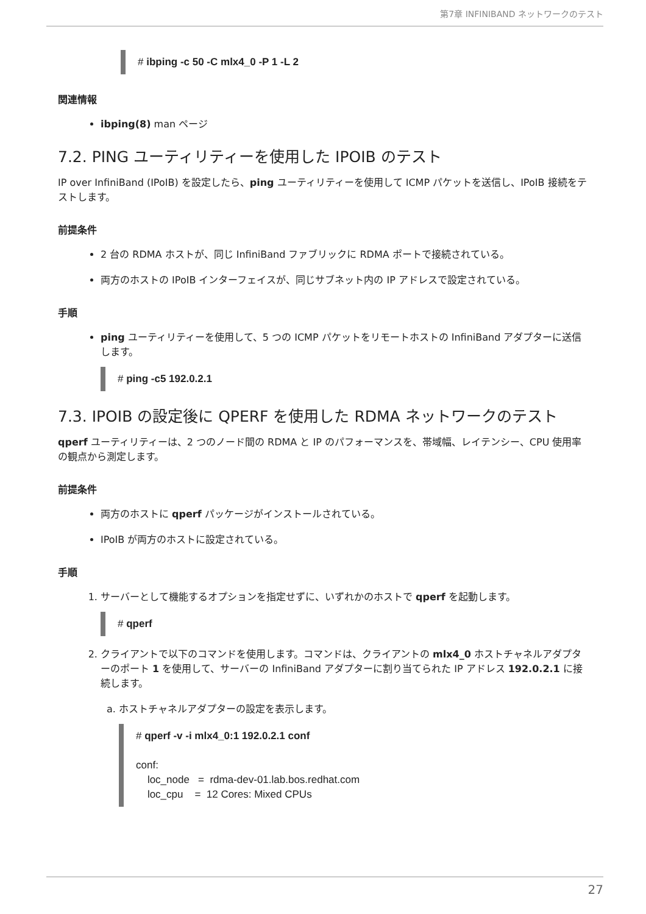第7章 INFINIBAND ネットワークのテスト
# ibping -c 50 -C mlx4_0 -P 1 -L 2
関連情報
ibping(8) man ページ
7.2. PING ユーティリティーを使用した IPOIB のテスト
IP over InfiniBand (IPoIB) を設定したら、ping ユーティリティーを使用して ICMP パケットを送信し、IPoIB 接続をテストします。
前提条件
2 台の RDMA ホストが、同じ InfiniBand ファブリックに RDMA ポートで接続されている。
両方のホストの IPoIB インターフェイスが、同じサブネット内の IP アドレスで設定されている。
手順
ping ユーティリティーを使用して、5 つの ICMP パケットをリモートホストの InfiniBand アダプターに送信します。
# ping -c5 192.0.2.1
7.3. IPOIB の設定後に QPERF を使用した RDMA ネットワークのテスト
qperf ユーティリティーは、2 つのノード間の RDMA と IP のパフォーマンスを、帯域幅、レイテンシー、CPU 使用率の観点から測定します。
前提条件
両方のホストに qperf パッケージがインストールされている。
IPoIB が両方のホストに設定されている。
手順
1. サーバーとして機能するオプションを指定せずに、いずれかのホストで qperf を起動します。
# qperf
2. クライアントで以下のコマンドを使用します。コマンドは、クライアントの mlx4_0 ホストチャネルアダプターのポート 1 を使用して、サーバーの InfiniBand アダプターに割り当てられた IP アドレス 192.0.2.1 に接続します。
a. ホストチャネルアダプターの設定を表示します。
# qperf -v -i mlx4_0:1 192.0.2.1 conf

conf:
    loc_node   =  rdma-dev-01.lab.bos.redhat.com
    loc_cpu    =  12 Cores: Mixed CPUs
27